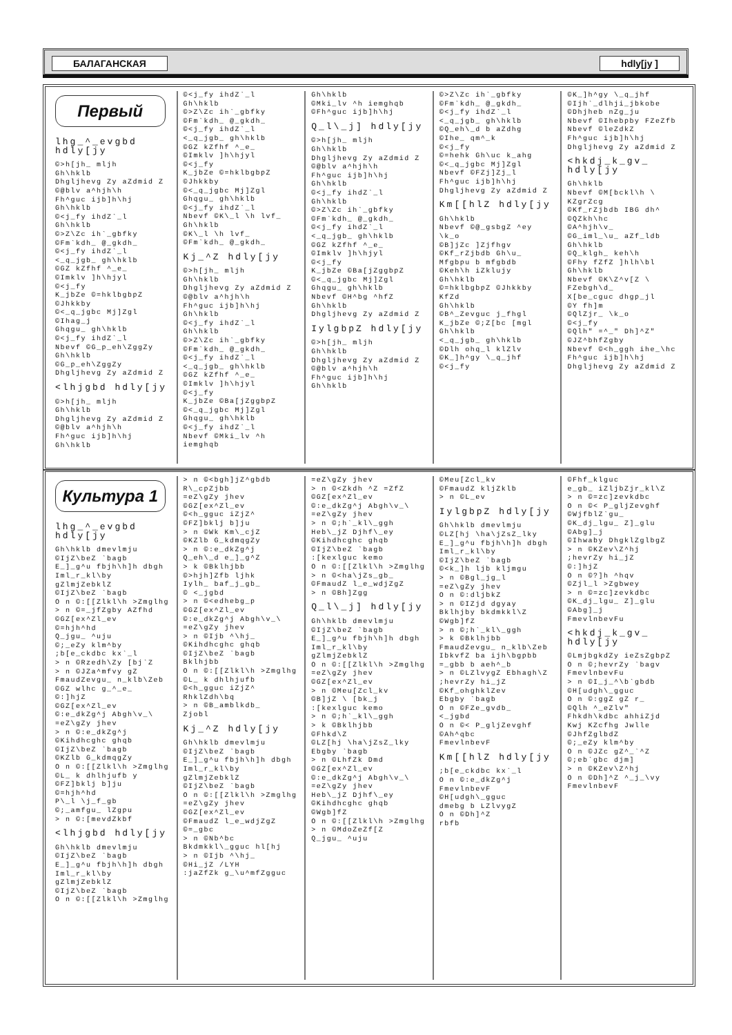БАЛАГАНСКАЯ hdly[jy ]
Первый
lhg_^_evgbd hdly[jy
©>h[jh_ mljh Gh\hklb Dhgljhevg Zy aZdmid Z ©@blv a^hjh\h Fh^guc ijb]h\hj Gh\hklb ©<j_fy ihdZ`_l Gh\hklb ©>Z\Zc ih`_gbfky ©Fm`kdh_ @_gkdh_ ©<j_fy ihdZ`_l <_q_jgb_ gh\hklb ©GZ kZfhf ^_e_ ©Imklv ]h\hjyl ©<j_fy K_jbZe ©=hklbgbpZ ©Jhkkby ©<_q_jgbc Mj]Zgl ©Ihag_j Ghqgu_ gh\hklb ©<j_fy ihdZ`_l Nbevf ©G_p_eh\ZggZy Gh\hklb ©G_p_eh\ZggZy Dhgljhevg Zy aZdmid Z
<lhjgbd hdly[jy
©>h[jh_ mljh Gh\hklb Dhgljhevg Zy aZdmid Z ©@blv a^hjh\h Fh^guc ijb]h\hj Gh\hklb
©<j_fy ihdZ`_l Gh\hklb ©>Z\Zc ih`_gbfky ©Fm`kdh_ @_gkdh_ ©<j_fy ihdZ`_l <_q_jgb_ gh\hklb ©GZ kZfhf ^_e_ ©Imklv ]h\hjyl ©<j_fy K_jbZe ©=hklbgbpZ ©Jhkkby ©<_q_jgbc Mj]Zgl Ghqgu_ gh\hklb ©<j_fy ihdZ`_l Nbevf ©K\_l \h lvf_ Gh\hklb ©K\_l \h lvf_ ©Fm`kdh_ @_gkdh_
Kj_^Z hdly[jy
©>h[jh_ mljh Gh\hklb Dhgljhevg Zy aZdmid Z ©@blv a^hjh\h Fh^guc ijb]h\hj Gh\hklb ©<j_fy ihdZ`_l Gh\hklb ©>Z\Zc ih`_gbfky ©Fm`kdh_ @_gkdh_ ©<j_fy ihdZ`_l <_q_jgb_ gh\hklb ©GZ kZfhf ^_e_ ©Imklv ]h\hjyl ©<j_fy K_jbZe ©Ba[jZggbpZ ©<_q_jgbc Mj]Zgl Ghqgu_ gh\hklb ©<j_fy ihdZ`_l Nbevf ©Mki_lv ^h iemghqb
Gh\hklb ©Mki_lv ^h iemghqb ©Fh^guc ijb]h\hj
Q_l\_j] hdly[jy
©>h[jh_ mljh Gh\hklb Dhgljhevg Zy aZdmid Z ©@blv a^hjh\h Fh^guc ijb]h\hj Gh\hklb ©<j_fy ihdZ`_l Gh\hklb ©>Z\Zc ih`_gbfky ©Fm`kdh_ @_gkdh_ ©<j_fy ihdZ`_l <_q_jgb_ gh\hklb ©GZ kZfhf ^_e_ ©Imklv ]h\hjyl ©<j_fy K_jbZe ©Ba[jZggbpZ ©<_q_jgbc Mj]Zgl Ghqgu_ gh\hklb Nbevf ©H^bg ^hfZ Gh\hklb Dhgljhevg Zy aZdmid Z
IylgbpZ hdly[jy
©>h[jh_ mljh Gh\hklb Dhgljhevg Zy aZdmid Z ©@blv a^hjh\h Fh^guc ijb]h\hj Gh\hklb
©>Z\Zc ih`_gbfky ©Fm`kdh_ @_gkdh_ ©<j_fy ihdZ`_l <_q_jgb_ gh\hklb ©Q_eh\_d b aZdhg ©Ihe_ qm^_k ©<j_fy ©=hehk Gh\uc k_ahg ©<_q_jgbc Mj]Zgl Nbevf ©FZj]Zj_l Fh^guc ijb]h\hj Dhgljhevg Zy aZdmid Z
Km[[hlZ hdly[jy
Gh\hklb Nbevf ©@_gsbgZ ^ey \k_o ©B]jZc ]Zjfhgv ©Kf_rZjbdb Gh\u_ Mfgbpu b mfgbdb ©Keh\h iZklujy Gh\hklb ©=hklbgbpZ ©Jhkkby KfZd Gh\hklb ©B^_Zevguc j_fhgl K_jbZe ©;Z[bc [mgl Gh\hklb <_q_jgb_ gh\hklb ©Dlh ohq_l klZlv ©K_]h^gy \_q_jhf ©<j_fy
©K_]h^gy \_q_jhf ©Ijh`_dlhji_jbkobe ©Dhjheb nZg_ju Nbevf ©Ihebpby FZeZfb Nbevf ©leZdkZ Fh^guc ijb]h\hj Dhgljhevg Zy aZdmid Z
<hkdj_k_gv_ hdly[jy
Gh\hklb Nbevf ©M[bckl\h \ KZgrZcg ©Kf_rZjbdb IBG dh^ ©QZkh\hc ©A^hjh\v_ ©G_iml_\u_ aZf_ldb Gh\hklb ©Q_klgh_ keh\h ©Fhy fZfZ ]hlh\bl Gh\hklb Nbevf ©K\Z^v[Z \ FZebgh\d_ X[be_cguc dhgp_jl ©Y fh]m ©QlZjr_ \k_o ©<j_fy ©Qlh" =^_" Dh]^Z" ©JZ^bhfZgby Nbevf ©<h_ggh ihe_\hc Fh^guc ijb]h\hj Dhgljhevg Zy aZdmid Z
Культура 1
lhg_^_evgbd hdly[jy
Gh\hklb dmevlmju ©IjZ\beZ `bagb E_]_g^u fbjh\h]h dbgh Iml_r_kl\by gZlmjZebklZ ©IjZ\beZ `bagb O n ©:[[Zlkl\h >Zmglhg > n ©=_jfZgby AZfhd ©GZ[ex^Zl_ev ©=hjh^hd Q_jgu_ ^uju ©;_eZy klm^by ;b[e_ckdbc kx`_l > n ©Rzedh\Zy [bj`Z > n ©JZa^mfvy gZ FmaudZevgu_ n_klb\Zeb ©GZ wlhc g_^_e_ ©:]hjZ ©GZ[ex^Zl_ev ©:e_dkZg^j Abgh\v_\ =eZ\gZy jhev > n ©:e_dkZg^j ©Kihdhcghc ghqb ©IjZ\beZ `bagb ©KZlb G_kdmqgZy O n ©:[[Zlkl\h >Zmglhg ©L_ k dhlhjufb y ©FZ]bklj b]ju ©=hjh^hd P\_l \j_f_gb ©;_amfgu_ lZgpu > n ©:[mevdZkbf
<lhjgbd hdly[jy
Gh\hklb dmevlmju ©IjZ\beZ `bagb E_]_g^u fbjh\h]h dbgh Iml_r_kl\by gZlmjZebklZ ©IjZ\beZ `bagb O n ©:[[Zlkl\h >Zmglhg
> n ©<bgh]jZ^gbdb R\_cpZjbb =eZ\gZy jhev ©GZ[ex^Zl_ev ©<h_gguc iZjZ^ ©FZ]bklj b]ju > n ©Wk Km\_cjZ ©KZlb G_kdmqgZy > n ©:e_dkZg^j Q_eh\_d e_]_g^Z > k ©Bklhjbb ©>hjh]Zfb ljhk Iylh_ baf_j_gb_ © <_jgbd > n ©<edhebg_p ©GZ[ex^Zl_ev ©:e_dkZg^j Abgh\v_\ =eZ\gZy jhev > n ©Ijb ^\hj_ ©Kihdhcghc ghqb ©IjZ\beZ `bagb Bklhjbb O n ©:[[Zlkl\h >Zmglhg ©L_ k dhlhjufb ©<h_gguc iZjZ^ RhklZdh\bq > n ©B_amblkdb_ Zjobl
Kj_^Z hdly[jy
Gh\hklb dmevlmju ©IjZ\beZ `bagb E_]_g^u fbjh\h]h dbgh Iml_r_kl\by gZlmjZebklZ ©IjZ\beZ `bagb O n ©:[[Zlkl\h >Zmglhg =eZ\gZy jhev ©GZ[ex^Zl_ev ©FmaudZ l_e_wdjZgZ ©=_gbc > n ©Nb^bc Bkdmkkl\_gguc hl[hj > n ©Ijb ^\hj_ ©Hi_jZ /LYH :jaZfZk g_\u^mfZgguc
=eZ\gZy jhev > n ©<Zkdh ^Z =ZfZ ©GZ[ex^Zl_ev ©:e_dkZg^j Abgh\v_\ =eZ\gZy jhev > n ©;h`_kl\_ggh Heb\_jZ Djhf\_ey ©Kihdhcghc ghqb ©IjZ\beZ `bagb :[kexlguc kemo O n ©:[[Zlkl\h >Zmglhg > n ©<ha\jZs_gb_ ©FmaudZ l_e_wdjZgZ > n ©Bh]Zgg
Q_l\_j] hdly[jy
Gh\hklb dmevlmju ©IjZ\beZ `bagb E_]_g^u fbjh\h]h dbgh Iml_r_kl\by gZlmjZebklZ O n ©:[[Zlkl\h >Zmglhg =eZ\gZy jhev ©GZ[ex^Zl_ev > n ©Meu[Zcl_kv ©B]jZ \ [bk_j :[kexlguc kemo > n ©;h`_kl\_ggh > k ©Bklhjbb ©Fhkd\Z ©LZ[hj \ha\jZsZ_lky Ebgby `bagb > n ©LhfZk Dmd ©GZ[ex^Zl_ev ©:e_dkZg^j Abgh\v_\ =eZ\gZy jhev Heb\_jZ Djhf\_ey ©Kihdhcghc ghqb ©Wgb]fZ O n ©:[[Zlkl\h >Zmglhg > n ©MdoZeZf[Z Q_jgu_ ^uju
©Meu[Zcl_kv ©FmaudZ kljZklb > n ©L_ev
IylgbpZ hdly[jy
Gh\hklb dmevlmju ©LZ[hj \ha\jZsZ_lky E_]_g^u fbjh\h]h dbgh Iml_r_kl\by ©IjZ\beZ `bagb ©<k_]h ljb kljmgu > n ©Bgl_jg_l =eZ\gZy jhev O n ©:dljbkZ > n ©IZjd dgyay Bklhjby bkdmkkl\Z ©Wgb]fZ > n ©;h`_kl\_ggh > k ©Bklhjbb FmaudZevgu_ n_klb\Zeb IbkvfZ ba ijh\bgpbb =_gbb b aeh^_b > n ©LZlvygZ Ebhagh\Z ;hevrZy hi_jZ ©Kf_ohghklZev Ebgby `bagb O n ©FZe_gvdb_ <_jgbd O n ©< P_gljZevghf ©Ah^qbc FmevlnbevF
Km[[hlZ hdly[jy
;b[e_ckdbc kx`_l O n ©:e_dkZg^j FmevlnbevF ©H[udgh\_gguc dmebg b LZlvygZ O n ©Dh]^Z rbfb
©Fhf_klguc e_gb_ iZljbZjr_kl\Z > n ©=zc]zevkdbc O n ©< P_gljZevghf ©WjfblZ`gu_ ©K_dj_lgu_ Z]_glu ©Abg]_j ©Ihwaby DhgklZglbgZ > n ©KZev\Z^hj ;hevrZy hi_jZ ©:]hjZ O n ©?]h ^hqv ©Zjl_l >Zgbwey > n ©=zc]zevkdbc ©K_dj_lgu_ Z]_glu ©Abg]_j FmevlnbevFu
<hkdj_k_gv_ hdly[jy
©LmjbgkdZy ieZsZgbpZ O n ©;hevrZy `bagv FmevlnbevFu > n ©I_j_^\b`gbdb ©H[udgh\_gguc O n ©:ggZ gZ r_ ©Qlh ^_eZlv" Fhkdh\kdbc ahhiZjd Kwj KZcfhg Jwlle ©JhfZglbdZ ©;_eZy klm^by O n ©JZc gZ^_`^Z ©;eb`gbc djm] > n ©KZev\Z^hj O n ©Dh]^Z ^_j_\vy FmevlnbevF